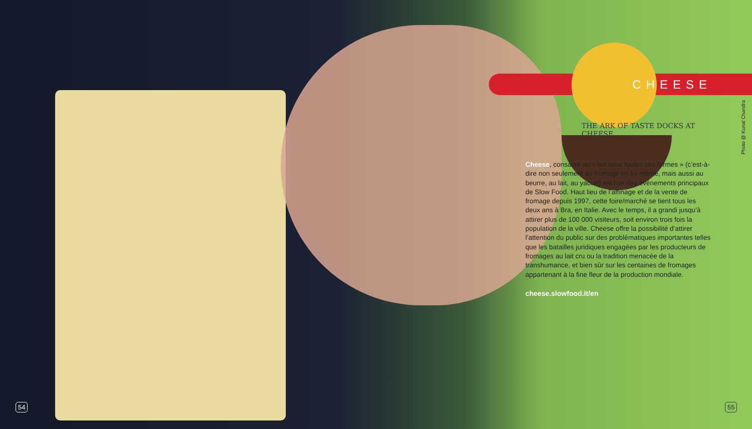CHEESE
Photo @ Kunal Chandra
THE ARK OF TASTE DOCKS AT CHEESE
Cheese, consacré au « lait sous toutes ses formes » (c’est-à-dire non seulement au fromage en lui-même, mais aussi au beurre, au lait, au yaourt) est l’un des événements principaux de Slow Food. Haut lieu de l’affinage et de la vente de fromage depuis 1997, cette foire/marché se tient tous les deux ans à Bra, en Italie. Avec le temps, il a grandi jusqu’à attirer plus de 100 000 visiteurs, soit environ trois fois la population de la ville. Cheese offre la possibilité d’attirer l’attention du public sur des problématiques importantes telles que les batailles juridiques engagées par les producteurs de fromages au lait cru ou la tradition menacée de la transhumance, et bien sûr sur les centaines de fromages appartenant à la fine fleur de la production mondiale.
cheese.slowfood.it/en
54 55